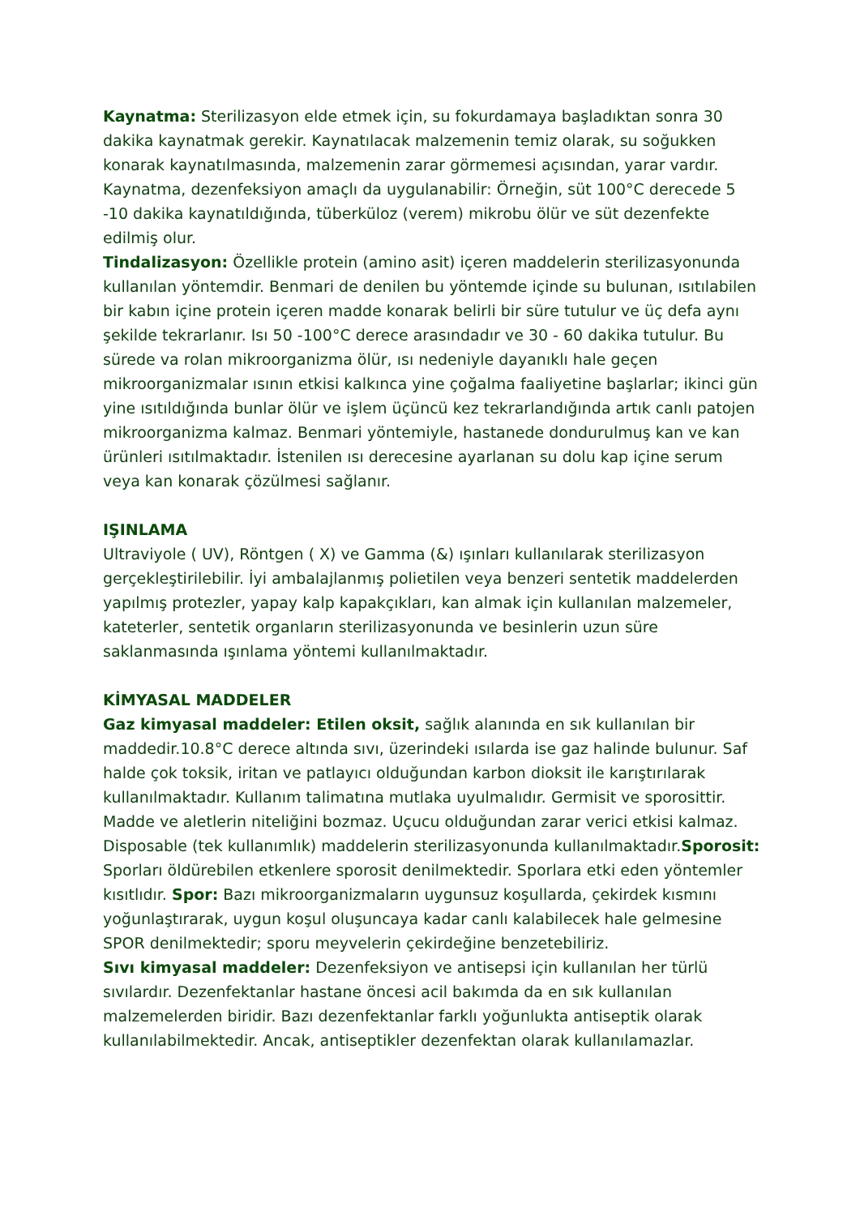Kaynatma: Sterilizasyon elde etmek için, su fokurdamaya başladıktan sonra 30 dakika kaynatmak gerekir. Kaynatılacak malzemenin temiz olarak, su soğukken konarak kaynatılmasında, malzemenin zarar görmemesi açısından, yarar vardır. Kaynatma, dezenfeksiyon amaçlı da uygulanabilir: Örneğin, süt 100°C derecede 5 -10 dakika kaynatıldığında, tüberküloz (verem) mikrobu ölür ve süt dezenfekte edilmiş olur.
Tindalizasyon: Özellikle protein (amino asit) içeren maddelerin sterilizasyonunda kullanılan yöntemdir. Benmari de denilen bu yöntemde içinde su bulunan, ısıtılabilen bir kabın içine protein içeren madde konarak belirli bir süre tutulur ve üç defa aynı şekilde tekrarlanır. Isı 50 -100°C derece arasındadır ve 30 - 60 dakika tutulur. Bu sürede va rolan mikroorganizma ölür, ısı nedeniyle dayanıklı hale geçen mikroorganizmalar ısının etkisi kalkınca yine çoğalma faaliyetine başlarlar; ikinci gün yine ısıtıldığında bunlar ölür ve işlem üçüncü kez tekrarlandığında artık canlı patojen mikroorganizma kalmaz. Benmari yöntemiyle, hastanede dondurulmuş kan ve kan ürünleri ısıtılmaktadır. İstenilen ısı derecesine ayarlanan su dolu kap içine serum veya kan konarak çözülmesi sağlanır.
IŞINLAMA
Ultraviyole ( UV), Röntgen ( X) ve Gamma (&) ışınları kullanılarak sterilizasyon gerçekleştirilebilir. İyi ambalajlanmış polietilen veya benzeri sentetik maddelerden yapılmış protezler, yapay kalp kapakçıkları, kan almak için kullanılan malzemeler, kateterler, sentetik organların sterilizasyonunda ve besinlerin uzun süre saklanmasında ışınlama yöntemi kullanılmaktadır.
KİMYASAL MADDELER
Gaz kimyasal maddeler: Etilen oksit, sağlık alanında en sık kullanılan bir maddedir.10.8°C derece altında sıvı, üzerindeki ısılarda ise gaz halinde bulunur. Saf halde çok toksik, iritan ve patlayıcı olduğundan karbon dioksit ile karıştırılarak kullanılmaktadır. Kullanım talimatına mutlaka uyulmalıdır. Germisit ve sporosittir. Madde ve aletlerin niteliğini bozmaz. Uçucu olduğundan zarar verici etkisi kalmaz. Disposable (tek kullanımlık) maddelerin sterilizasyonunda kullanılmaktadır.Sporosit: Sporları öldürebilen etkenlere sporosit denilmektedir. Sporlara etki eden yöntemler kısıtlıdır. Spor: Bazı mikroorganizmaların uygunsuz koşullarda, çekirdek kısmını yoğunlaştırarak, uygun koşul oluşuncaya kadar canlı kalabilecek hale gelmesine SPOR denilmektedir; sporu meyvelerin çekirdeğine benzetebiliriz.
Sıvı kimyasal maddeler: Dezenfeksiyon ve antisepsi için kullanılan her türlü sıvılardır. Dezenfektanlar hastane öncesi acil bakımda da en sık kullanılan malzemelerden biridir. Bazı dezenfektanlar farklı yoğunlukta antiseptik olarak kullanılabilmektedir. Ancak, antiseptikler dezenfektan olarak kullanılamazlar.